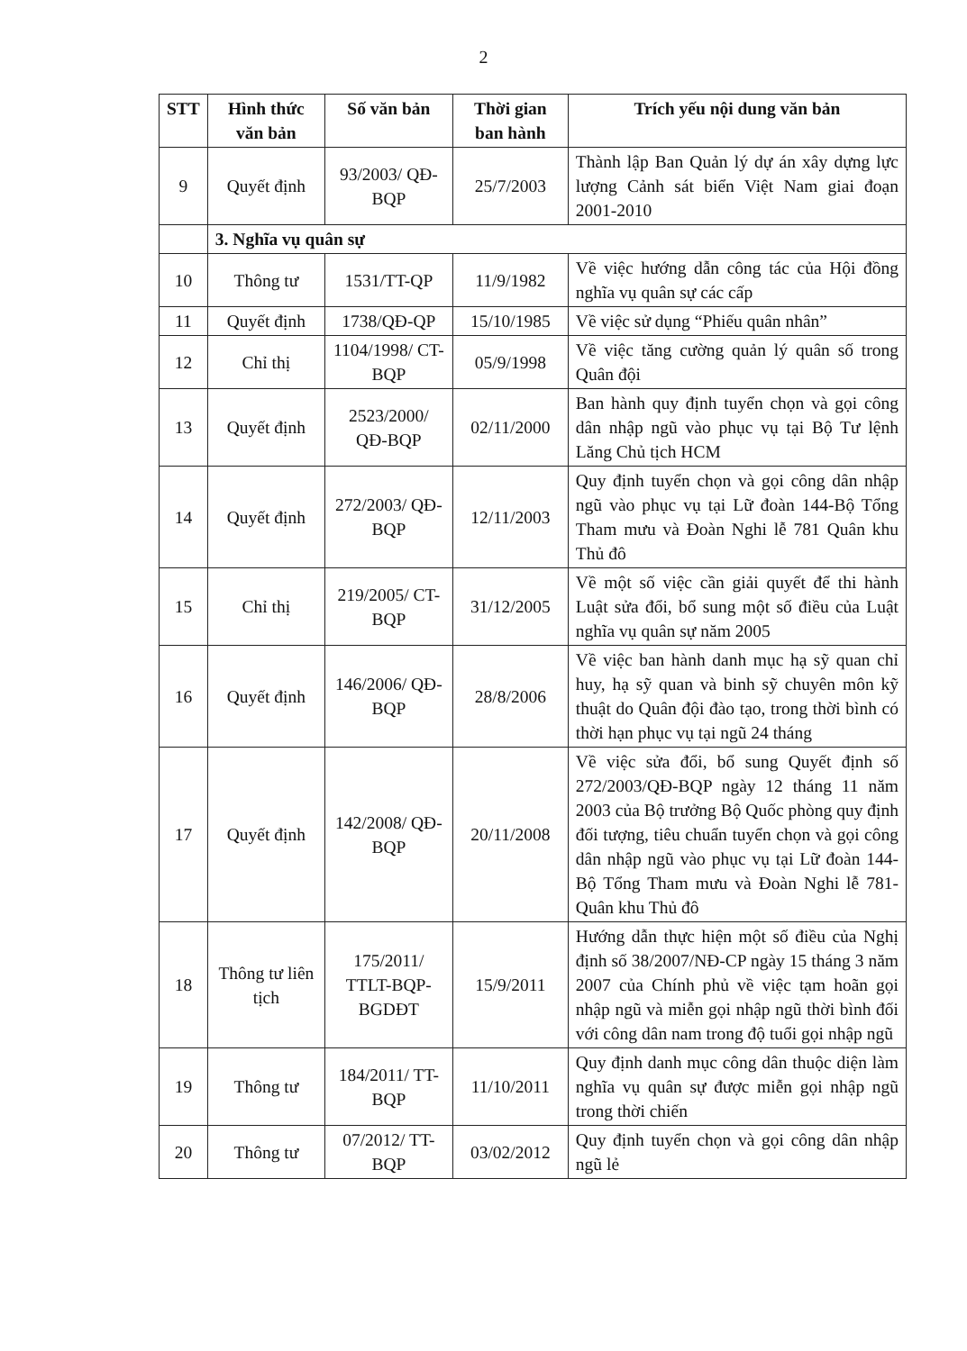2
| STT | Hình thức văn bản | Số văn bản | Thời gian ban hành | Trích yếu nội dung văn bản |
| --- | --- | --- | --- | --- |
| 9 | Quyết định | 93/2003/ QĐ-BQP | 25/7/2003 | Thành lập Ban Quản lý dự án xây dựng lực lượng Cảnh sát biển Việt Nam giai đoạn 2001-2010 |
| | 3. Nghĩa vụ quân sự | | | |
| 10 | Thông tư | 1531/TT-QP | 11/9/1982 | Về việc hướng dẫn công tác của Hội đồng nghĩa vụ quân sự các cấp |
| 11 | Quyết định | 1738/QĐ-QP | 15/10/1985 | Về việc sử dụng “Phiếu quân nhân” |
| 12 | Chỉ thị | 1104/1998/ CT-BQP | 05/9/1998 | Về việc tăng cường quản lý quân số trong Quân đội |
| 13 | Quyết định | 2523/2000/ QĐ-BQP | 02/11/2000 | Ban hành quy định tuyển chọn và gọi công dân nhập ngũ vào phục vụ tại Bộ Tư lệnh Lăng Chủ tịch HCM |
| 14 | Quyết định | 272/2003/ QĐ-BQP | 12/11/2003 | Quy định tuyển chọn và gọi công dân nhập ngũ vào phục vụ tại Lữ đoàn 144-Bộ Tổng Tham mưu và Đoàn Nghi lễ 781 Quân khu Thủ đô |
| 15 | Chỉ thị | 219/2005/ CT-BQP | 31/12/2005 | Về một số việc cần giải quyết để thi hành Luật sửa đổi, bổ sung một số điều của Luật nghĩa vụ quân sự năm 2005 |
| 16 | Quyết định | 146/2006/ QĐ-BQP | 28/8/2006 | Về việc ban hành danh mục hạ sỹ quan chỉ huy, hạ sỹ quan và binh sỹ chuyên môn kỹ thuật do Quân đội đào tạo, trong thời bình có thời hạn phục vụ tại ngũ 24 tháng |
| 17 | Quyết định | 142/2008/ QĐ-BQP | 20/11/2008 | Về việc sửa đổi, bổ sung Quyết định số 272/2003/QĐ-BQP ngày 12 tháng 11 năm 2003 của Bộ trưởng Bộ Quốc phòng quy định đối tượng, tiêu chuẩn tuyển chọn và gọi công dân nhập ngũ vào phục vụ tại Lữ đoàn 144-Bộ Tổng Tham mưu và Đoàn Nghi lễ 781- Quân khu Thủ đô |
| 18 | Thông tư liên tịch | 175/2011/ TTLT-BQP-BGDĐT | 15/9/2011 | Hướng dẫn thực hiện một số điều của Nghị định số 38/2007/NĐ-CP ngày 15 tháng 3 năm 2007 của Chính phủ về việc tạm hoãn gọi nhập ngũ và miễn gọi nhập ngũ thời bình đối với công dân nam trong độ tuổi gọi nhập ngũ |
| 19 | Thông tư | 184/2011/ TT-BQP | 11/10/2011 | Quy định danh mục công dân thuộc diện làm nghĩa vụ quân sự được miễn gọi nhập ngũ trong thời chiến |
| 20 | Thông tư | 07/2012/ TT-BQP | 03/02/2012 | Quy định tuyển chọn và gọi công dân nhập ngũ lẻ |